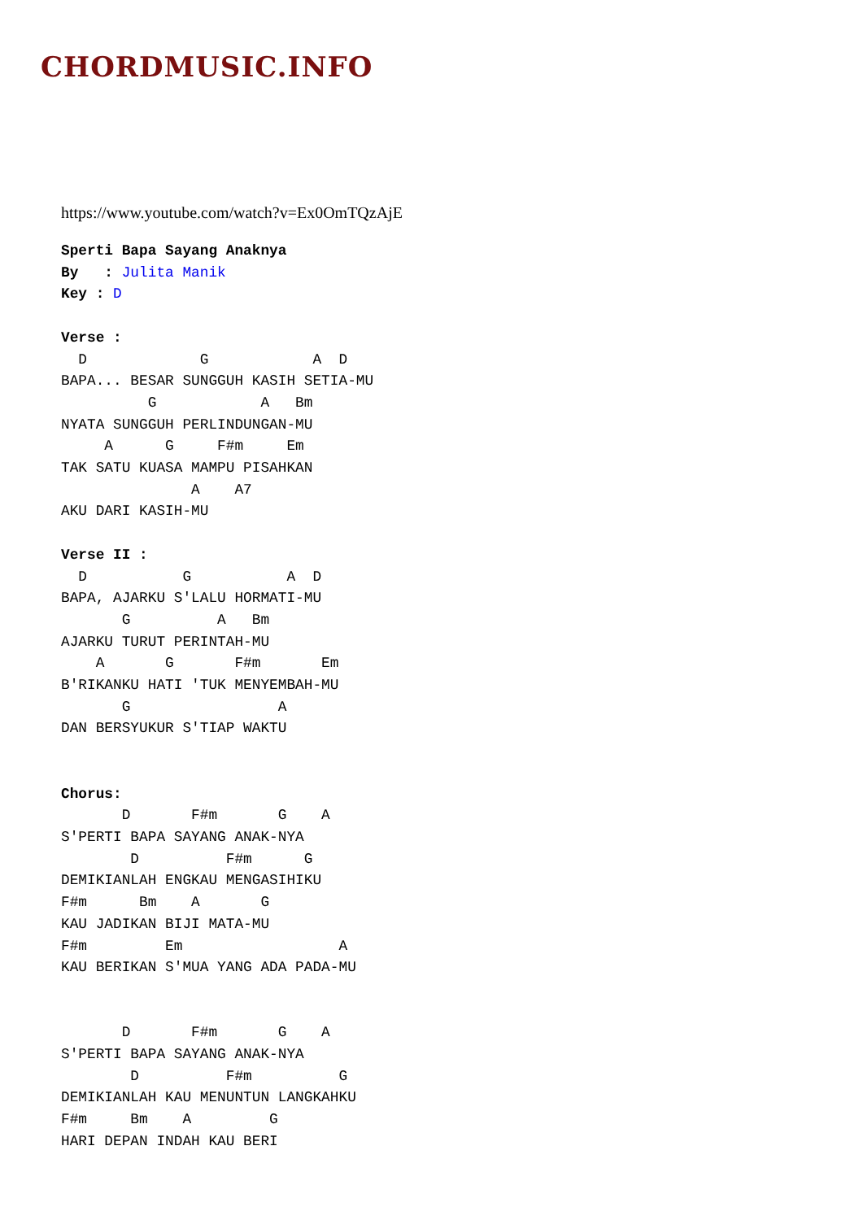CHORDMUSIC.INFO
https://www.youtube.com/watch?v=Ex0OmTQzAjE
Sperti Bapa Sayang Anaknya
By   : Julita Manik
Key : D

Verse :
  D             G            A  D
BAPA... BESAR SUNGGUH KASIH SETIA-MU
          G            A   Bm
NYATA SUNGGUH PERLINDUNGAN-MU
     A      G     F#m     Em
TAK SATU KUASA MAMPU PISAHKAN
               A    A7
AKU DARI KASIH-MU

Verse II :
  D           G           A  D
BAPA, AJARKU S'LALU HORMATI-MU
       G          A   Bm
AJARKU TURUT PERINTAH-MU
    A       G       F#m       Em
B'RIKANKU HATI 'TUK MENYEMBAH-MU
       G                 A
DAN BERSYUKUR S'TIAP WAKTU


Chorus:
       D       F#m       G    A
S'PERTI BAPA SAYANG ANAK-NYA
        D          F#m      G
DEMIKIANLAH ENGKAU MENGASIHIKU
F#m      Bm    A       G
KAU JADIKAN BIJI MATA-MU
F#m         Em                  A
KAU BERIKAN S'MUA YANG ADA PADA-MU


       D       F#m       G    A
S'PERTI BAPA SAYANG ANAK-NYA
        D          F#m          G
DEMIKIANLAH KAU MENUNTUN LANGKAHKU
F#m     Bm    A         G
HARI DEPAN INDAH KAU BERI